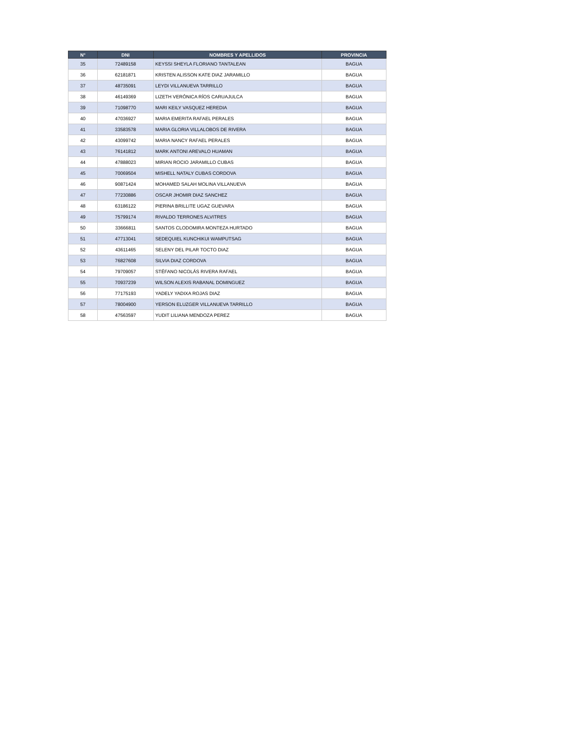| N° | DNI | NOMBRES Y APELLIDOS | PROVINCIA |
| --- | --- | --- | --- |
| 35 | 72489158 | KEYSSI SHEYLA FLORIANO TANTALEAN | BAGUA |
| 36 | 62181871 | KRISTEN ALISSON KATE DIAZ JARAMILLO | BAGUA |
| 37 | 48735091 | LEYDI VILLANUEVA TARRILLO | BAGUA |
| 38 | 46149369 | LIZETH VERÓNICA RÍOS CARUAJULCA | BAGUA |
| 39 | 71098770 | MARI KEILY VASQUEZ HEREDIA | BAGUA |
| 40 | 47036927 | MARIA EMERITA RAFAEL PERALES | BAGUA |
| 41 | 33583578 | MARIA GLORIA VILLALOBOS DE RIVERA | BAGUA |
| 42 | 43099742 | MARIA NANCY RAFAEL PERALES | BAGUA |
| 43 | 76141812 | MARK ANTONI AREVALO HUAMAN | BAGUA |
| 44 | 47888023 | MIRIAN ROCIO JARAMILLO CUBAS | BAGUA |
| 45 | 70069504 | MISHELL NATALY CUBAS CORDOVA | BAGUA |
| 46 | 90871424 | MOHAMED SALAH MOLINA VILLANUEVA | BAGUA |
| 47 | 77230886 | OSCAR JHOMIR DIAZ SANCHEZ | BAGUA |
| 48 | 63186122 | PIERINA BRILLITE UGAZ GUEVARA | BAGUA |
| 49 | 75799174 | RIVALDO TERRONES ALVITRES | BAGUA |
| 50 | 33666811 | SANTOS CLODOMIRA MONTEZA HURTADO | BAGUA |
| 51 | 47713041 | SEDEQUIEL KUNCHIKUI WAMPUTSAG | BAGUA |
| 52 | 43611465 | SELENY DEL PILAR TOCTO DIAZ | BAGUA |
| 53 | 76827608 | SILVIA DIAZ CORDOVA | BAGUA |
| 54 | 79709057 | STÉFANO NICOLÁS RIVERA RAFAEL | BAGUA |
| 55 | 70937239 | WILSON ALEXIS RABANAL DOMINGUEZ | BAGUA |
| 56 | 77175193 | YADELY YADIXA ROJAS DIAZ | BAGUA |
| 57 | 78004900 | YERSON ELUZGER VILLANUEVA TARRILLO | BAGUA |
| 58 | 47563597 | YUDIT LILIANA MENDOZA PEREZ | BAGUA |